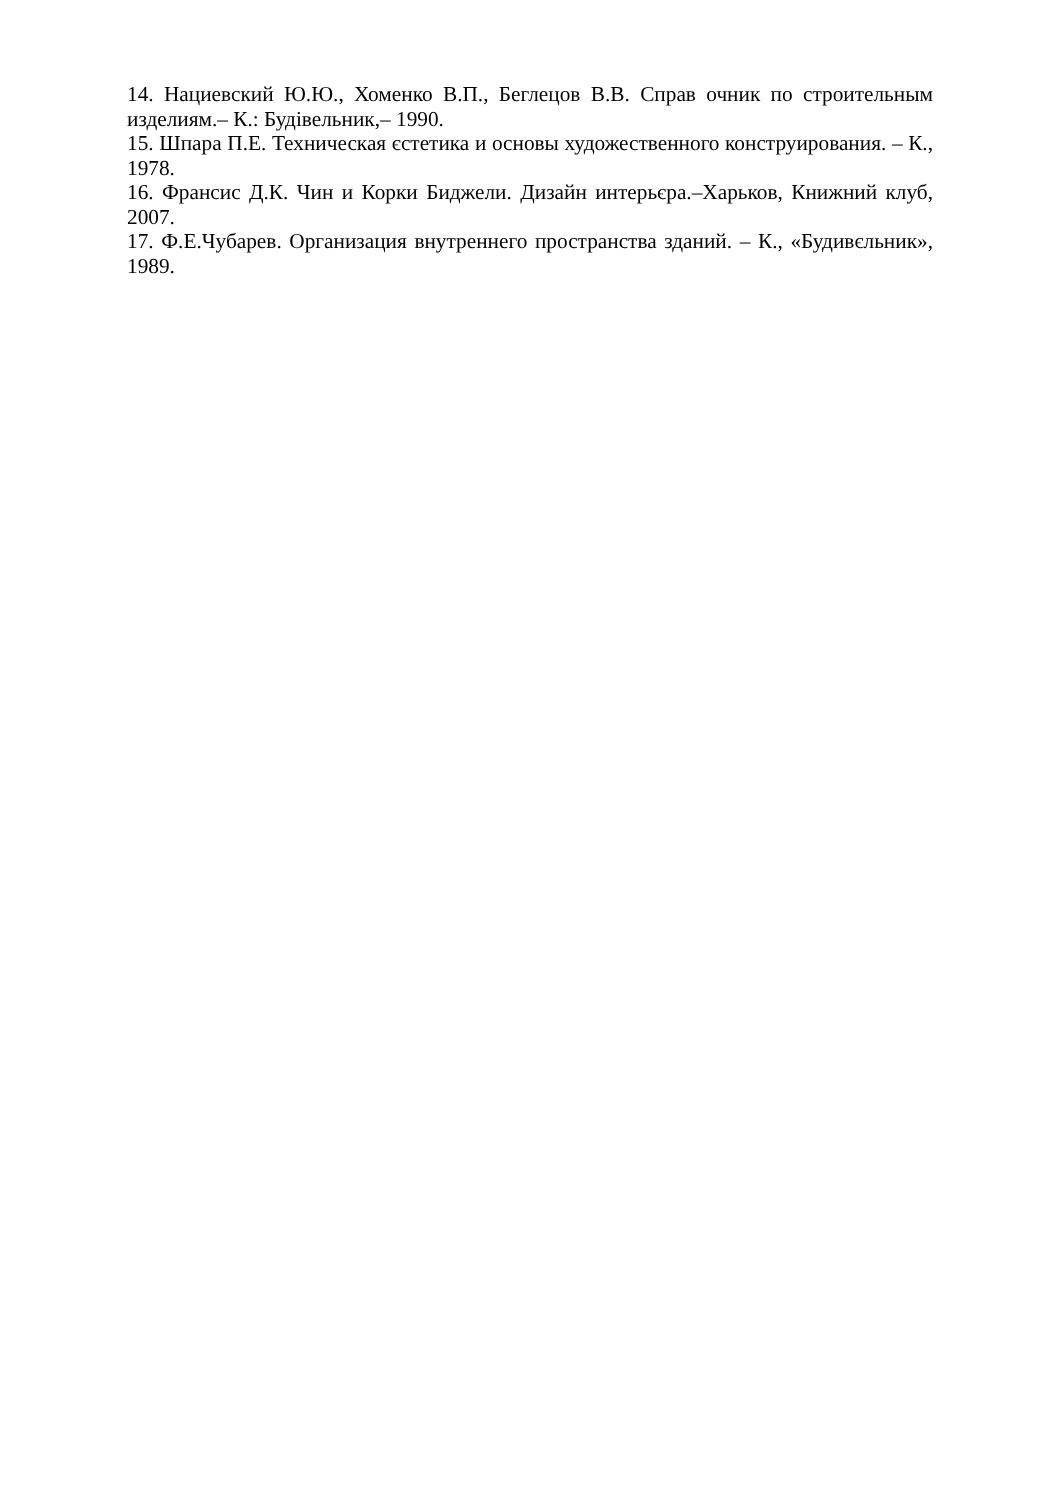14. Нациевский Ю.Ю., Хоменко В.П., Беглецов В.В. Справ очник по строительным изделиям.– К.: Будівельник,– 1990.
15. Шпара П.Е. Техническая єстетика и основы художественного конструирования. – К., 1978.
16. Франсис Д.К. Чин и Корки Биджели. Дизайн интерьєра.–Харьков, Книжний клуб, 2007.
17. Ф.Е.Чубарев. Организация внутреннего пространства зданий. – К., «Будивєльник», 1989.